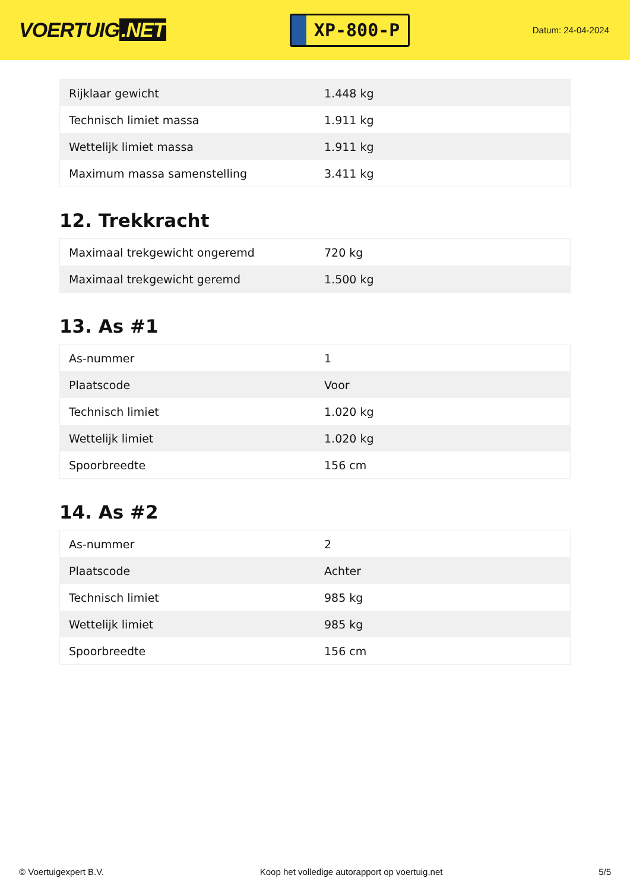VOERTUIG.NET
XP-800-P
Datum: 24-04-2024
| Rijklaar gewicht | 1.448 kg |
| Technisch limiet massa | 1.911 kg |
| Wettelijk limiet massa | 1.911 kg |
| Maximum massa samenstelling | 3.411 kg |
12. Trekkracht
| Maximaal trekgewicht ongeremd | 720 kg |
| Maximaal trekgewicht geremd | 1.500 kg |
13. As #1
| As-nummer | 1 |
| Plaatscode | Voor |
| Technisch limiet | 1.020 kg |
| Wettelijk limiet | 1.020 kg |
| Spoorbreedte | 156 cm |
14. As #2
| As-nummer | 2 |
| Plaatscode | Achter |
| Technisch limiet | 985 kg |
| Wettelijk limiet | 985 kg |
| Spoorbreedte | 156 cm |
© Voertuigexpert B.V. Koop het volledige autorapport op voertuig.net 5/5